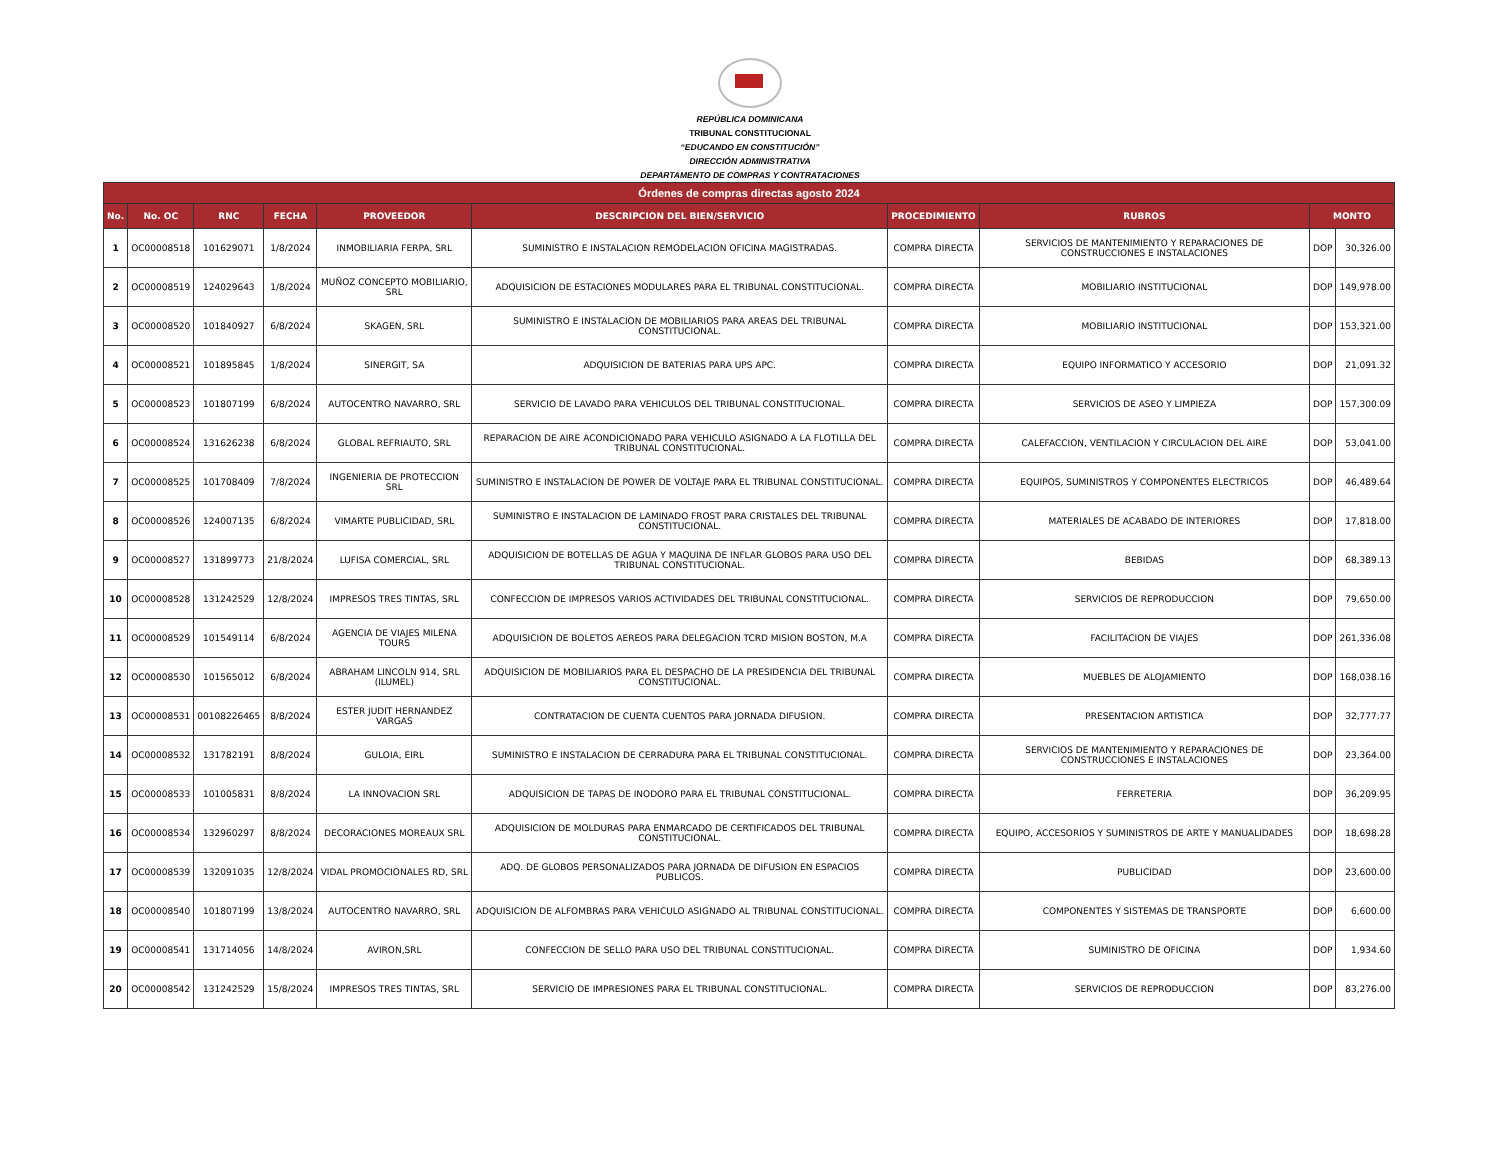REPÚBLICA DOMINICANA
TRIBUNAL CONSTITUCIONAL
“EDUCANDO EN CONSTITUCIÓN”
DIRECCIÓN ADMINISTRATIVA
DEPARTAMENTO DE COMPRAS Y CONTRATACIONES
| Órdenes de compras directas agosto 2024 | | | | | | | | | |
| --- | --- | --- | --- | --- | --- | --- | --- | --- | --- |
| No. | No. OC | RNC | FECHA | PROVEEDOR | DESCRIPCION DEL BIEN/SERVICIO | PROCEDIMIENTO | RUBROS | MONTO | |
| 1 | OC00008518 | 101629071 | 1/8/2024 | INMOBILIARIA FERPA, SRL | SUMINISTRO E INSTALACION REMODELACION OFICINA MAGISTRADAS. | COMPRA DIRECTA | SERVICIOS DE MANTENIMIENTO Y REPARACIONES DE CONSTRUCCIONES E INSTALACIONES | DOP | 30,326.00 |
| 2 | OC00008519 | 124029643 | 1/8/2024 | MUÑOZ CONCEPTO MOBILIARIO, SRL | ADQUISICION DE ESTACIONES MODULARES PARA EL TRIBUNAL CONSTITUCIONAL. | COMPRA DIRECTA | MOBILIARIO INSTITUCIONAL | DOP | 149,978.00 |
| 3 | OC00008520 | 101840927 | 6/8/2024 | SKAGEN, SRL | SUMINISTRO E INSTALACION DE MOBILIARIOS PARA AREAS DEL TRIBUNAL CONSTITUCIONAL. | COMPRA DIRECTA | MOBILIARIO INSTITUCIONAL | DOP | 153,321.00 |
| 4 | OC00008521 | 101895845 | 1/8/2024 | SINERGIT, SA | ADQUISICION DE BATERIAS PARA UPS APC. | COMPRA DIRECTA | EQUIPO INFORMATICO Y ACCESORIO | DOP | 21,091.32 |
| 5 | OC00008523 | 101807199 | 6/8/2024 | AUTOCENTRO NAVARRO, SRL | SERVICIO DE LAVADO PARA VEHICULOS DEL TRIBUNAL CONSTITUCIONAL. | COMPRA DIRECTA | SERVICIOS DE ASEO Y LIMPIEZA | DOP | 157,300.09 |
| 6 | OC00008524 | 131626238 | 6/8/2024 | GLOBAL REFRIAUTO, SRL | REPARACION DE AIRE ACONDICIONADO PARA VEHICULO ASIGNADO A LA FLOTILLA DEL TRIBUNAL CONSTITUCIONAL. | COMPRA DIRECTA | CALEFACCION, VENTILACION Y CIRCULACION DEL AIRE | DOP | 53,041.00 |
| 7 | OC00008525 | 101708409 | 7/8/2024 | INGENIERIA DE PROTECCION SRL | SUMINISTRO E INSTALACION DE POWER DE VOLTAJE PARA EL TRIBUNAL CONSTITUCIONAL. | COMPRA DIRECTA | EQUIPOS, SUMINISTROS Y COMPONENTES ELECTRICOS | DOP | 46,489.64 |
| 8 | OC00008526 | 124007135 | 6/8/2024 | VIMARTE PUBLICIDAD, SRL | SUMINISTRO E INSTALACION DE LAMINADO FROST PARA CRISTALES DEL TRIBUNAL CONSTITUCIONAL. | COMPRA DIRECTA | MATERIALES DE ACABADO DE INTERIORES | DOP | 17,818.00 |
| 9 | OC00008527 | 131899773 | 21/8/2024 | LUFISA COMERCIAL, SRL | ADQUISICION DE BOTELLAS DE AGUA Y MAQUINA DE INFLAR GLOBOS PARA USO DEL TRIBUNAL CONSTITUCIONAL. | COMPRA DIRECTA | BEBIDAS | DOP | 68,389.13 |
| 10 | OC00008528 | 131242529 | 12/8/2024 | IMPRESOS TRES TINTAS, SRL | CONFECCION DE IMPRESOS VARIOS ACTIVIDADES DEL TRIBUNAL CONSTITUCIONAL. | COMPRA DIRECTA | SERVICIOS DE REPRODUCCION | DOP | 79,650.00 |
| 11 | OC00008529 | 101549114 | 6/8/2024 | AGENCIA DE VIAJES MILENA TOURS | ADQUISICION DE BOLETOS AEREOS PARA DELEGACION TCRD MISION BOSTON, M.A | COMPRA DIRECTA | FACILITACION DE VIAJES | DOP | 261,336.08 |
| 12 | OC00008530 | 101565012 | 6/8/2024 | ABRAHAM LINCOLN 914, SRL (ILUMEL) | ADQUISICION DE MOBILIARIOS PARA EL DESPACHO DE LA PRESIDENCIA DEL TRIBUNAL CONSTITUCIONAL. | COMPRA DIRECTA | MUEBLES DE ALOJAMIENTO | DOP | 168,038.16 |
| 13 | OC00008531 | 00108226465 | 8/8/2024 | ESTER JUDIT HERNANDEZ VARGAS | CONTRATACION DE CUENTA CUENTOS PARA JORNADA DIFUSION. | COMPRA DIRECTA | PRESENTACION ARTISTICA | DOP | 32,777.77 |
| 14 | OC00008532 | 131782191 | 8/8/2024 | GULOIA, EIRL | SUMINISTRO E INSTALACION DE CERRADURA PARA EL TRIBUNAL CONSTITUCIONAL. | COMPRA DIRECTA | SERVICIOS DE MANTENIMIENTO Y REPARACIONES DE CONSTRUCCIONES E INSTALACIONES | DOP | 23,364.00 |
| 15 | OC00008533 | 101005831 | 8/8/2024 | LA INNOVACION SRL | ADQUISICION DE TAPAS DE INODORO PARA EL TRIBUNAL CONSTITUCIONAL. | COMPRA DIRECTA | FERRETERIA | DOP | 36,209.95 |
| 16 | OC00008534 | 132960297 | 8/8/2024 | DECORACIONES MOREAUX SRL | ADQUISICION DE MOLDURAS PARA ENMARCADO DE CERTIFICADOS DEL TRIBUNAL CONSTITUCIONAL. | COMPRA DIRECTA | EQUIPO, ACCESORIOS Y SUMINISTROS DE ARTE Y MANUALIDADES | DOP | 18,698.28 |
| 17 | OC00008539 | 132091035 | 12/8/2024 | VIDAL PROMOCIONALES RD, SRL | ADQ. DE GLOBOS PERSONALIZADOS PARA JORNADA DE DIFUSION EN ESPACIOS PUBLICOS. | COMPRA DIRECTA | PUBLICIDAD | DOP | 23,600.00 |
| 18 | OC00008540 | 101807199 | 13/8/2024 | AUTOCENTRO NAVARRO, SRL | ADQUISICION DE ALFOMBRAS PARA VEHICULO ASIGNADO AL TRIBUNAL CONSTITUCIONAL. | COMPRA DIRECTA | COMPONENTES Y SISTEMAS DE TRANSPORTE | DOP | 6,600.00 |
| 19 | OC00008541 | 131714056 | 14/8/2024 | AVIRON,SRL | CONFECCION DE SELLO PARA USO DEL TRIBUNAL CONSTITUCIONAL. | COMPRA DIRECTA | SUMINISTRO DE OFICINA | DOP | 1,934.60 |
| 20 | OC00008542 | 131242529 | 15/8/2024 | IMPRESOS TRES TINTAS, SRL | SERVICIO DE IMPRESIONES PARA EL TRIBUNAL CONSTITUCIONAL. | COMPRA DIRECTA | SERVICIOS DE REPRODUCCION | DOP | 83,276.00 |